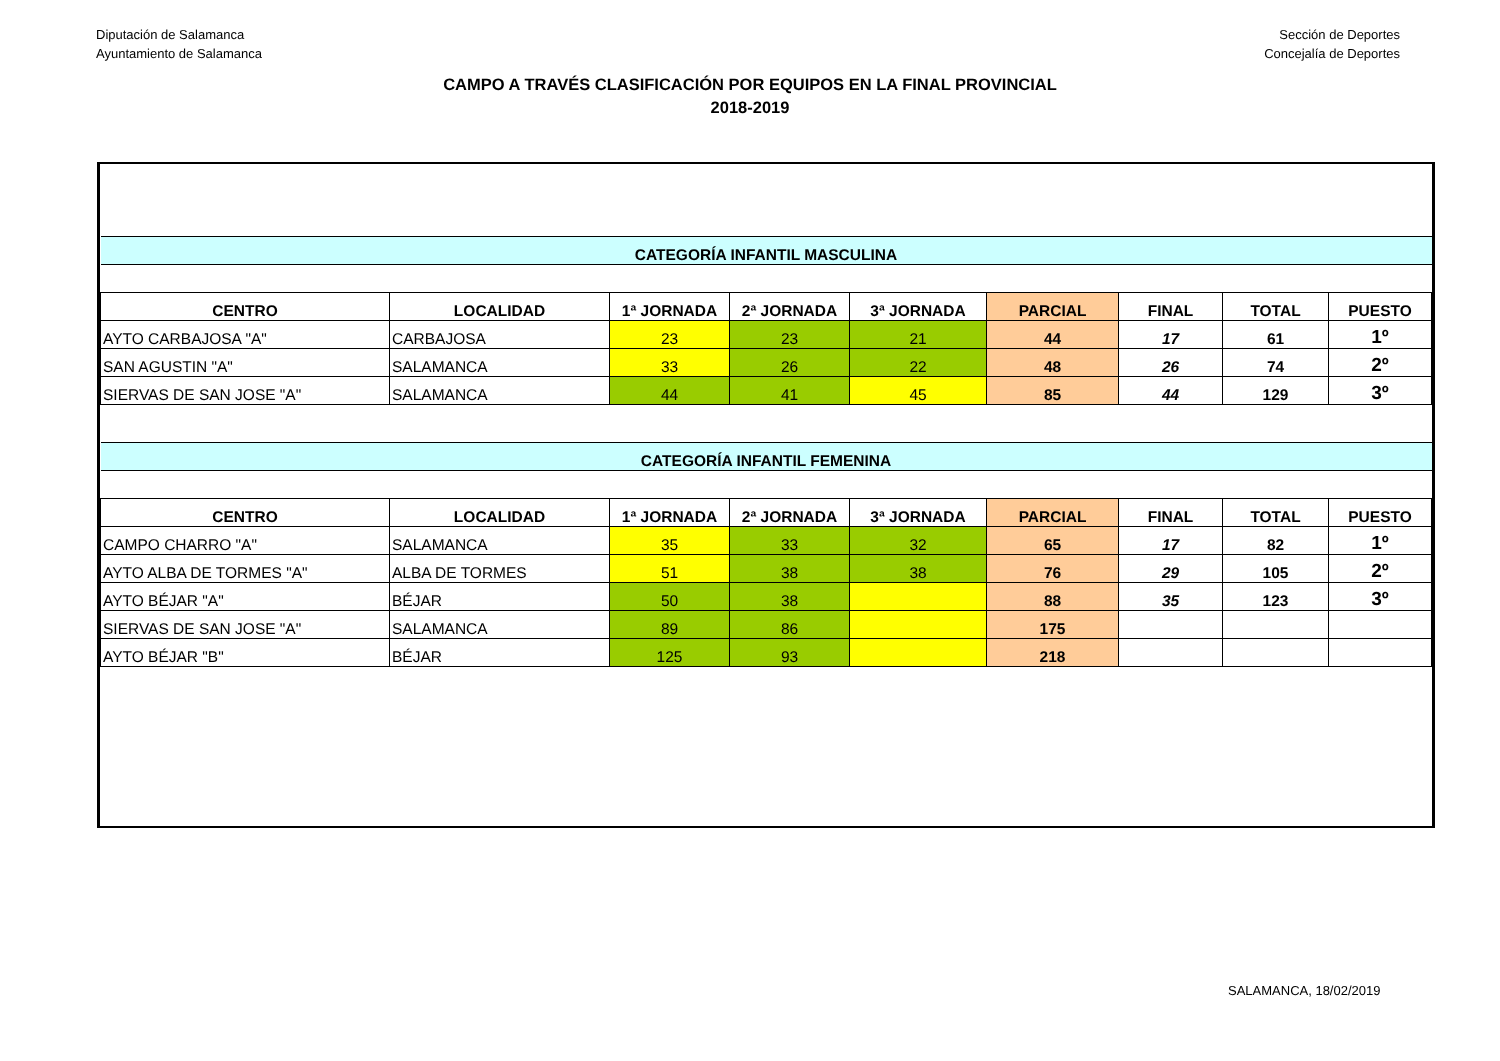Diputación de Salamanca
Ayuntamiento de Salamanca
Sección de Deportes
Concejalía de Deportes
CAMPO A TRAVÉS CLASIFICACIÓN POR EQUIPOS EN LA FINAL PROVINCIAL
2018-2019
| CATEGORÍA INFANTIL MASCULINA | | | | | | | | |
| CENTRO | LOCALIDAD | 1ª JORNADA | 2ª JORNADA | 3ª JORNADA | PARCIAL | FINAL | TOTAL | PUESTO |
| AYTO CARBAJOSA "A" | CARBAJOSA | 23 | 23 | 21 | 44 | 17 | 61 | 1º |
| SAN AGUSTIN "A" | SALAMANCA | 33 | 26 | 22 | 48 | 26 | 74 | 2º |
| SIERVAS DE SAN JOSE "A" | SALAMANCA | 44 | 41 | 45 | 85 | 44 | 129 | 3º |
| CATEGORÍA INFANTIL FEMENINA | | | | | | | | |
| CENTRO | LOCALIDAD | 1ª JORNADA | 2ª JORNADA | 3ª JORNADA | PARCIAL | FINAL | TOTAL | PUESTO |
| CAMPO CHARRO "A" | SALAMANCA | 35 | 33 | 32 | 65 | 17 | 82 | 1º |
| AYTO ALBA DE TORMES "A" | ALBA DE TORMES | 51 | 38 | 38 | 76 | 29 | 105 | 2º |
| AYTO BÉJAR "A" | BÉJAR | 50 | 38 | | 88 | 35 | 123 | 3º |
| SIERVAS DE SAN JOSE "A" | SALAMANCA | 89 | 86 | | 175 | | | |
| AYTO BÉJAR "B" | BÉJAR | 125 | 93 | | 218 | | | |
SALAMANCA, 18/02/2019